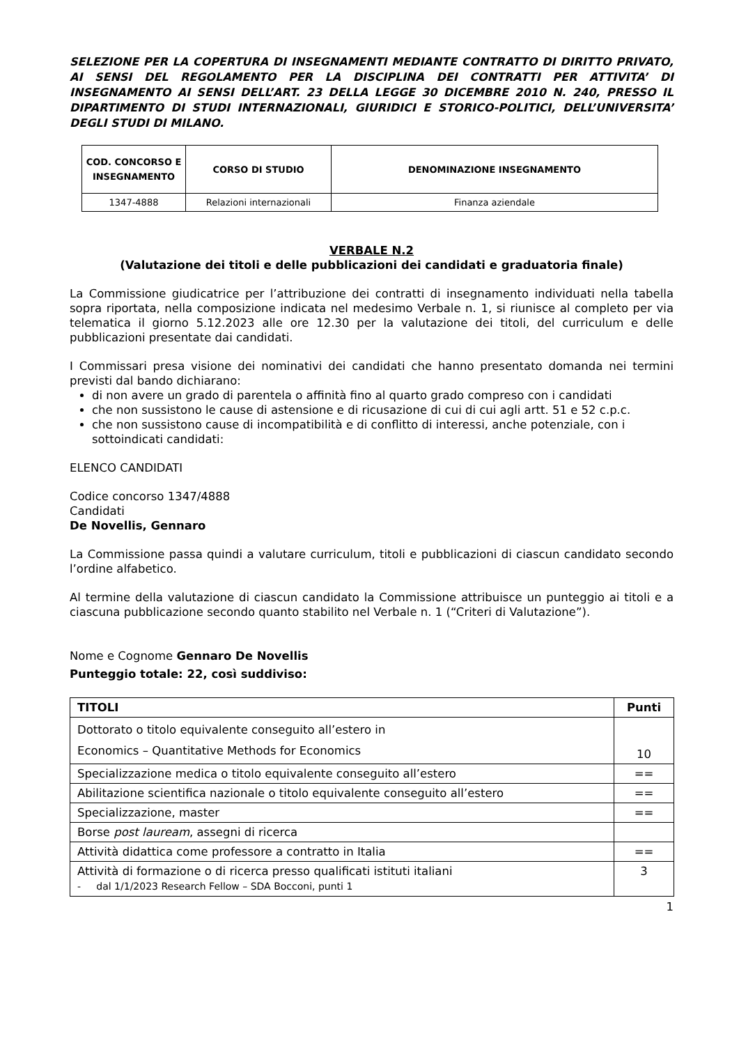SELEZIONE PER LA COPERTURA DI INSEGNAMENTI MEDIANTE CONTRATTO DI DIRITTO PRIVATO, AI SENSI DEL REGOLAMENTO PER LA DISCIPLINA DEI CONTRATTI PER ATTIVITA’ DI INSEGNAMENTO AI SENSI DELL’ART. 23 DELLA LEGGE 30 DICEMBRE 2010 N. 240, PRESSO IL DIPARTIMENTO DI STUDI INTERNAZIONALI, GIURIDICI E STORICO-POLITICI, DELL’UNIVERSITA’ DEGLI STUDI DI MILANO.
| COD. CONCORSO E INSEGNAMENTO | CORSO DI STUDIO | DENOMINAZIONE INSEGNAMENTO |
| --- | --- | --- |
| 1347-4888 | Relazioni internazionali | Finanza aziendale |
VERBALE N.2
(Valutazione dei titoli e delle pubblicazioni dei candidati e graduatoria finale)
La Commissione giudicatrice per l’attribuzione dei contratti di insegnamento individuati nella tabella sopra riportata, nella composizione indicata nel medesimo Verbale n. 1, si riunisce al completo per via telematica il giorno 5.12.2023 alle ore 12.30 per la valutazione dei titoli, del curriculum e delle pubblicazioni presentate dai candidati.
I Commissari presa visione dei nominativi dei candidati che hanno presentato domanda nei termini previsti dal bando dichiarano:
di non avere un grado di parentela o affinità fino al quarto grado compreso con i candidati
che non sussistono le cause di astensione e di ricusazione di cui di cui agli artt. 51 e 52 c.p.c.
che non sussistono cause di incompatibilità e di conflitto di interessi, anche potenziale, con i sottoindicati candidati:
ELENCO CANDIDATI
Codice concorso 1347/4888
Candidati
De Novellis, Gennaro
La Commissione passa quindi a valutare curriculum, titoli e pubblicazioni di ciascun candidato secondo l’ordine alfabetico.
Al termine della valutazione di ciascun candidato la Commissione attribuisce un punteggio ai titoli e a ciascuna pubblicazione secondo quanto stabilito nel Verbale n. 1 (“Criteri di Valutazione”).
Nome e Cognome Gennaro De Novellis
Punteggio totale: 22, così suddiviso:
| TITOLI | Punti |
| --- | --- |
| Dottorato o titolo equivalente conseguito all’estero in Economics – Quantitative Methods for Economics | 10 |
| Specializzazione medica o titolo equivalente conseguito all’estero | == |
| Abilitazione scientifica nazionale o titolo equivalente conseguito all’estero | == |
| Specializzazione, master | == |
| Borse post lauream , assegni di ricerca | |
| Attività didattica come professore a contratto in Italia | == |
| Attività di formazione o di ricerca presso qualificati istituti italiani - dal 1/1/2023 Research Fellow – SDA Bocconi, punti 1 | 3 |
1